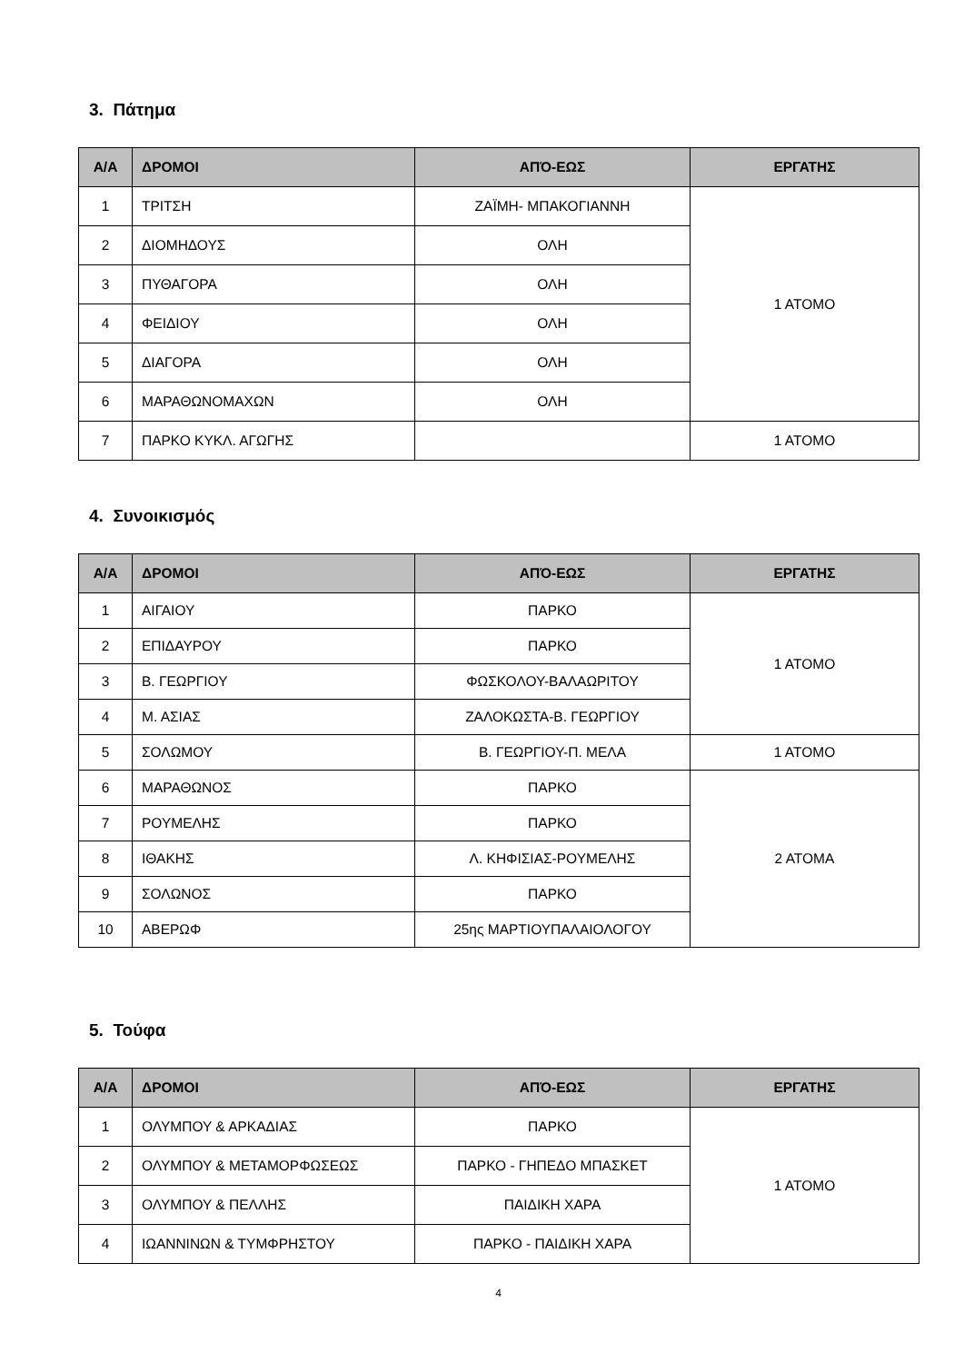3. Πάτημα
| Α/Α | ΔΡΟΜΟΙ | ΑΠΌ-ΕΩΣ | ΕΡΓΑΤΗΣ |
| --- | --- | --- | --- |
| 1 | ΤΡΙΤΣΗ | ΖΑΪΜΗ- ΜΠΑΚΟΓΙΑΝΝΗ | 1 ΑΤΟΜΟ |
| 2 | ΔΙΟΜΗΔΟΥΣ | ΟΛΗ | |
| 3 | ΠΥΘΑΓΟΡΑ | ΟΛΗ | |
| 4 | ΦΕΙΔΙΟΥ | ΟΛΗ | |
| 5 | ΔΙΑΓΟΡΑ | ΟΛΗ | |
| 6 | ΜΑΡΑΘΩΝΟΜΑΧΩΝ | ΟΛΗ | |
| 7 | ΠΑΡΚΟ ΚΥΚΛ. ΑΓΩΓΗΣ | | 1 ΑΤΟΜΟ |
4. Συνοικισμός
| Α/Α | ΔΡΟΜΟΙ | ΑΠΌ-ΕΩΣ | ΕΡΓΑΤΗΣ |
| --- | --- | --- | --- |
| 1 | ΑΙΓΑΙΟΥ | ΠΑΡΚΟ | 1 ΑΤΟΜΟ |
| 2 | ΕΠΙΔΑΥΡΟΥ | ΠΑΡΚΟ | |
| 3 | Β. ΓΕΩΡΓΙΟΥ | ΦΩΣΚΟΛΟΥ-ΒΑΛΑΩΡΙΤΟΥ | |
| 4 | Μ. ΑΣΙΑΣ | ΖΑΛΟΚΩΣΤΑ-Β. ΓΕΩΡΓΙΟΥ | |
| 5 | ΣΟΛΩΜΟΥ | Β. ΓΕΩΡΓΙΟΥ-Π. ΜΕΛΑ | 1 ΑΤΟΜΟ |
| 6 | ΜΑΡΑΘΩΝΟΣ | ΠΑΡΚΟ | 2 ΑΤΟΜΑ |
| 7 | ΡΟΥΜΕΛΗΣ | ΠΑΡΚΟ | |
| 8 | ΙΘΑΚΗΣ | Λ. ΚΗΦΙΣΙΑΣ-ΡΟΥΜΕΛΗΣ | |
| 9 | ΣΟΛΩΝΟΣ | ΠΑΡΚΟ | |
| 10 | ΑΒΕΡΩΦ | 25ης ΜΑΡΤΙΟΥΠΑΛΑΙΟΛΟΓΟΥ | |
5. Τούφα
| Α/Α | ΔΡΟΜΟΙ | ΑΠΌ-ΕΩΣ | ΕΡΓΑΤΗΣ |
| --- | --- | --- | --- |
| 1 | ΟΛΥΜΠΟΥ & ΑΡΚΑΔΙΑΣ | ΠΑΡΚΟ | 1 ΑΤΟΜΟ |
| 2 | ΟΛΥΜΠΟΥ & ΜΕΤΑΜΟΡΦΩΣΕΩΣ | ΠΑΡΚΟ - ΓΗΠΕΔΟ ΜΠΑΣΚΕΤ | |
| 3 | ΟΛΥΜΠΟΥ & ΠΕΛΛΗΣ | ΠΑΙΔΙΚΗ ΧΑΡΑ | |
| 4 | ΙΩΑΝΝΙΝΩΝ & ΤΥΜΦΡΗΣΤΟΥ | ΠΑΡΚΟ - ΠΑΙΔΙΚΗ ΧΑΡΑ | |
4